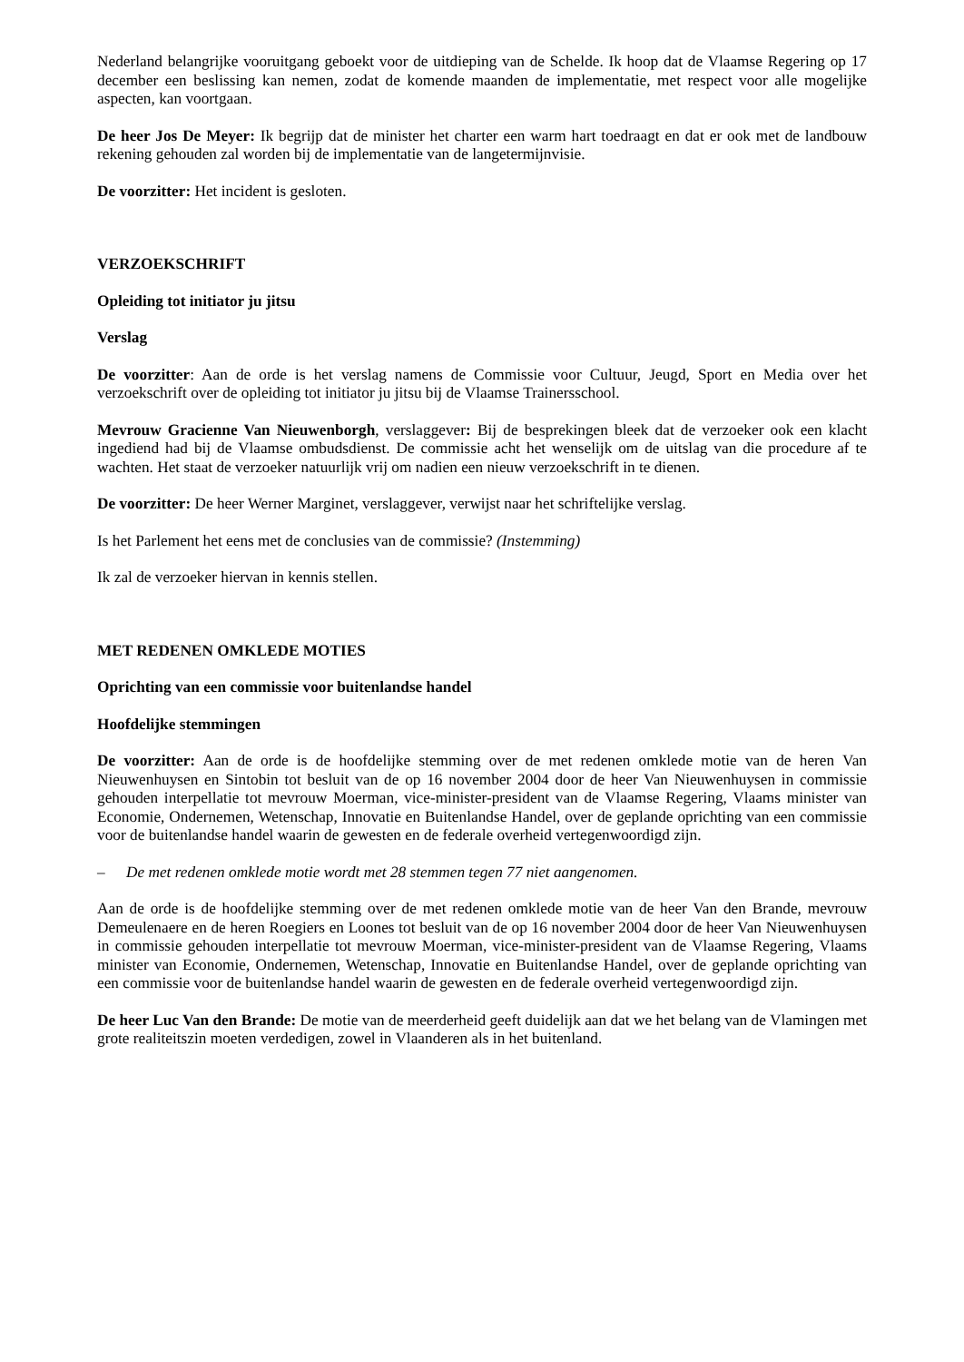Nederland belangrijke vooruitgang geboekt voor de uitdieping van de Schelde. Ik hoop dat de Vlaamse Regering op 17 december een beslissing kan nemen, zodat de komende maanden de implementatie, met respect voor alle mogelijke aspecten, kan voortgaan.
De heer Jos De Meyer: Ik begrijp dat de minister het charter een warm hart toedraagt en dat er ook met de landbouw rekening gehouden zal worden bij de implementatie van de langetermijnvisie.
De voorzitter: Het incident is gesloten.
VERZOEKSCHRIFT
Opleiding tot initiator ju jitsu
Verslag
De voorzitter: Aan de orde is het verslag namens de Commissie voor Cultuur, Jeugd, Sport en Media over het verzoekschrift over de opleiding tot initiator ju jitsu bij de Vlaamse Trainersschool.
Mevrouw Gracienne Van Nieuwenborgh, verslaggever: Bij de besprekingen bleek dat de verzoeker ook een klacht ingediend had bij de Vlaamse ombudsdienst. De commissie acht het wenselijk om de uitslag van die procedure af te wachten. Het staat de verzoeker natuurlijk vrij om nadien een nieuw verzoekschrift in te dienen.
De voorzitter: De heer Werner Marginet, verslaggever, verwijst naar het schriftelijke verslag.
Is het Parlement het eens met de conclusies van de commissie? (Instemming)
Ik zal de verzoeker hiervan in kennis stellen.
MET REDENEN OMKLEDE MOTIES
Oprichting van een commissie voor buitenlandse handel
Hoofdelijke stemmingen
De voorzitter: Aan de orde is de hoofdelijke stemming over de met redenen omklede motie van de heren Van Nieuwenhuysen en Sintobin tot besluit van de op 16 november 2004 door de heer Van Nieuwenhuysen in commissie gehouden interpellatie tot mevrouw Moerman, vice-minister-president van de Vlaamse Regering, Vlaams minister van Economie, Ondernemen, Wetenschap, Innovatie en Buitenlandse Handel, over de geplande oprichting van een commissie voor de buitenlandse handel waarin de gewesten en de federale overheid vertegenwoordigd zijn.
– De met redenen omklede motie wordt met 28 stemmen tegen 77 niet aangenomen.
Aan de orde is de hoofdelijke stemming over de met redenen omklede motie van de heer Van den Brande, mevrouw Demeulenaere en de heren Roegiers en Loones tot besluit van de op 16 november 2004 door de heer Van Nieuwenhuysen in commissie gehouden interpellatie tot mevrouw Moerman, vice-minister-president van de Vlaamse Regering, Vlaams minister van Economie, Ondernemen, Wetenschap, Innovatie en Buitenlandse Handel, over de geplande oprichting van een commissie voor de buitenlandse handel waarin de gewesten en de federale overheid vertegenwoordigd zijn.
De heer Luc Van den Brande: De motie van de meerderheid geeft duidelijk aan dat we het belang van de Vlamingen met grote realiteitszin moeten verdedigen, zowel in Vlaanderen als in het buitenland.